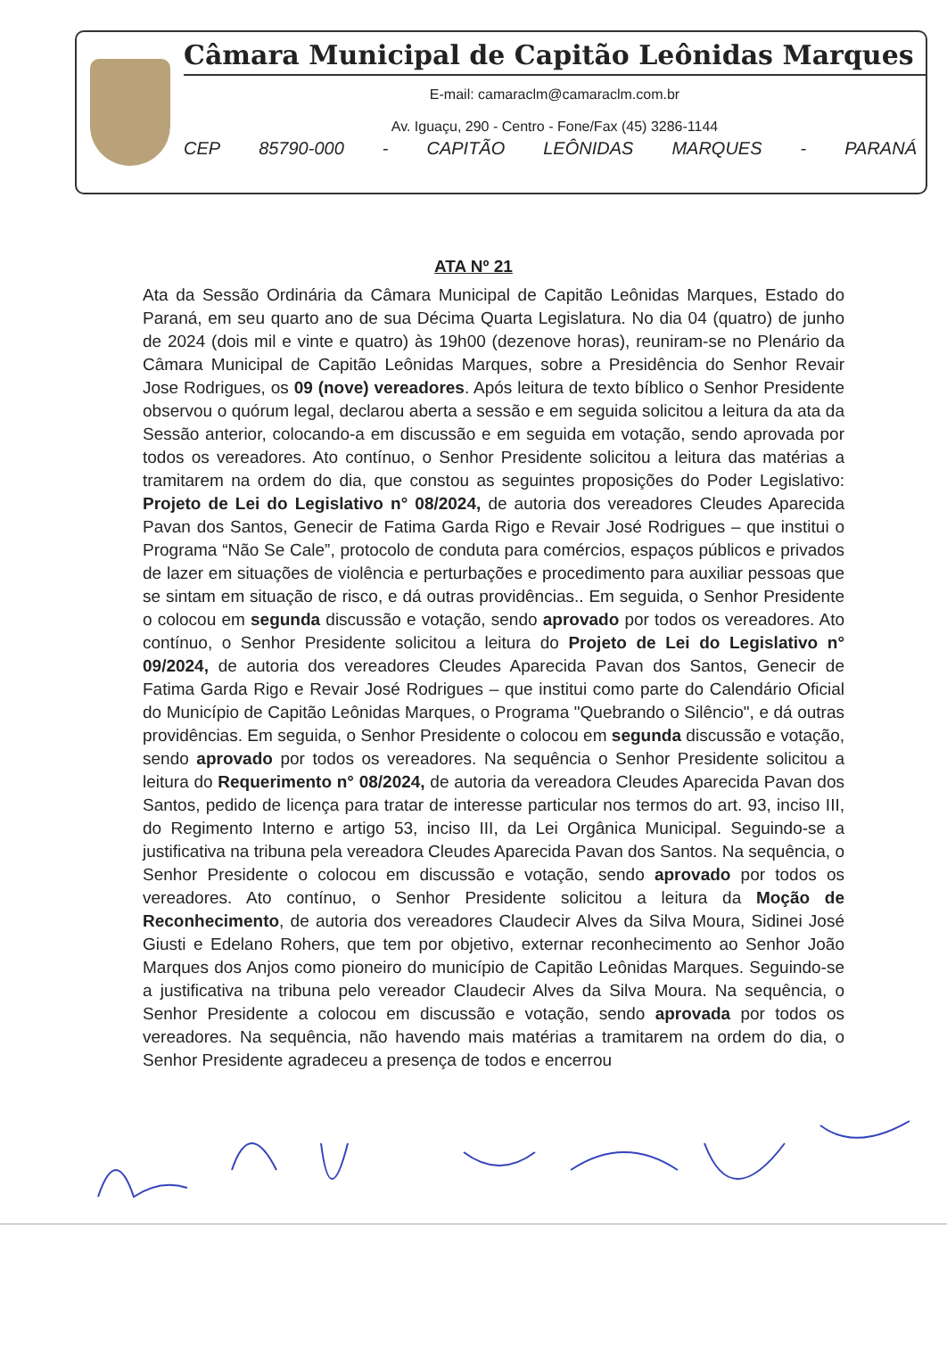Câmara Municipal de Capitão Leônidas Marques
E-mail: camaraclm@camaraclm.com.br
Av. Iguaçu, 290 - Centro - Fone/Fax (45) 3286-1144
CEP 85790-000 - CAPITÃO LEÔNIDAS MARQUES - PARANÁ
ATA Nº 21
Ata da Sessão Ordinária da Câmara Municipal de Capitão Leônidas Marques, Estado do Paraná, em seu quarto ano de sua Décima Quarta Legislatura. No dia 04 (quatro) de junho de 2024 (dois mil e vinte e quatro) às 19h00 (dezenove horas), reuniram-se no Plenário da Câmara Municipal de Capitão Leônidas Marques, sobre a Presidência do Senhor Revair Jose Rodrigues, os 09 (nove) vereadores. Após leitura de texto bíblico o Senhor Presidente observou o quórum legal, declarou aberta a sessão e em seguida solicitou a leitura da ata da Sessão anterior, colocando-a em discussão e em seguida em votação, sendo aprovada por todos os vereadores. Ato contínuo, o Senhor Presidente solicitou a leitura das matérias a tramitarem na ordem do dia, que constou as seguintes proposições do Poder Legislativo: Projeto de Lei do Legislativo n° 08/2024, de autoria dos vereadores Cleudes Aparecida Pavan dos Santos, Genecir de Fatima Garda Rigo e Revair José Rodrigues – que institui o Programa “Não Se Cale”, protocolo de conduta para comércios, espaços públicos e privados de lazer em situações de violência e perturbações e procedimento para auxiliar pessoas que se sintam em situação de risco, e dá outras providências.. Em seguida, o Senhor Presidente o colocou em segunda discussão e votação, sendo aprovado por todos os vereadores. Ato contínuo, o Senhor Presidente solicitou a leitura do Projeto de Lei do Legislativo n° 09/2024, de autoria dos vereadores Cleudes Aparecida Pavan dos Santos, Genecir de Fatima Garda Rigo e Revair José Rodrigues – que institui como parte do Calendário Oficial do Município de Capitão Leônidas Marques, o Programa "Quebrando o Silêncio", e dá outras providências. Em seguida, o Senhor Presidente o colocou em segunda discussão e votação, sendo aprovado por todos os vereadores. Na sequência o Senhor Presidente solicitou a leitura do Requerimento n° 08/2024, de autoria da vereadora Cleudes Aparecida Pavan dos Santos, pedido de licença para tratar de interesse particular nos termos do art. 93, inciso III, do Regimento Interno e artigo 53, inciso III, da Lei Orgânica Municipal. Seguindo-se a justificativa na tribuna pela vereadora Cleudes Aparecida Pavan dos Santos. Na sequência, o Senhor Presidente o colocou em discussão e votação, sendo aprovado por todos os vereadores. Ato contínuo, o Senhor Presidente solicitou a leitura da Moção de Reconhecimento, de autoria dos vereadores Claudecir Alves da Silva Moura, Sidinei José Giusti e Edelano Rohers, que tem por objetivo, externar reconhecimento ao Senhor João Marques dos Anjos como pioneiro do município de Capitão Leônidas Marques. Seguindo-se a justificativa na tribuna pelo vereador Claudecir Alves da Silva Moura. Na sequência, o Senhor Presidente a colocou em discussão e votação, sendo aprovada por todos os vereadores. Na sequência, não havendo mais matérias a tramitarem na ordem do dia, o Senhor Presidente agradeceu a presença de todos e encerrou